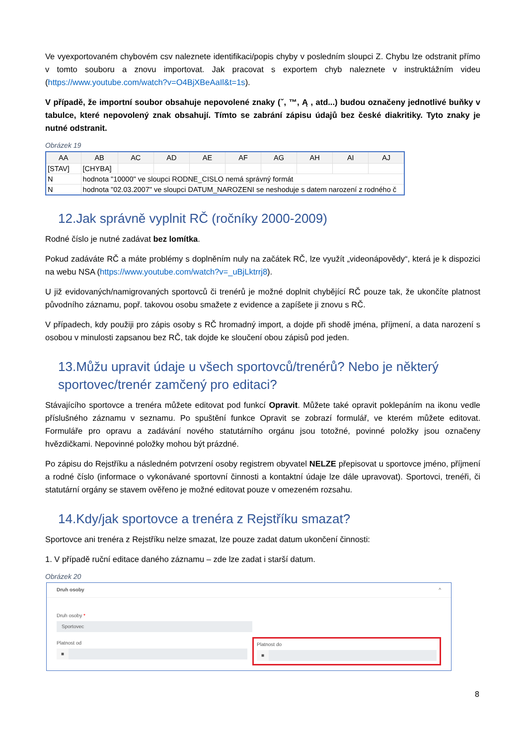Ve vyexportovaném chybovém csv naleznete identifikaci/popis chyby v posledním sloupci Z. Chybu lze odstranit přímo v tomto souboru a znovu importovat. Jak pracovat s exportem chyb naleznete v instruktážním videu (https://www.youtube.com/watch?v=O4BjXBeAaIl&t=1s).
V případě, že importní soubor obsahuje nepovolené znaky (ˇ, ™, Ą , atd...) budou označeny jednotlivé buňky v tabulce, které nepovolený znak obsahují. Tímto se zabrání zápisu údajů bez české diakritiky. Tyto znaky je nutné odstranit.
Obrázek 19
| AA | AB | AC | AD | AE | AF | AG | AH | AI | AJ |
| --- | --- | --- | --- | --- | --- | --- | --- | --- | --- |
| [STAV] | [CHYBA] | | | | | | | | |
| N | hodnota "10000" ve sloupci RODNE_CISLO nemá správný formát | | | | | | | | |
| N | hodnota "02.03.2007" ve sloupci DATUM_NAROZENI se neshoduje s datem narození z rodného č | | | | | | | | |
12.Jak správně vyplnit RČ (ročníky 2000-2009)
Rodné číslo je nutné zadávat bez lomítka.
Pokud zadáváte RČ a máte problémy s doplněním nuly na začátek RČ, lze využít „videonápovědy“, která je k dispozici na webu NSA (https://www.youtube.com/watch?v=_uBjLktrrj8).
U již evidovaných/namigrovaných sportovců či trenérů je možné doplnit chybějící RČ pouze tak, že ukončíte platnost původního záznamu, popř. takovou osobu smažete z evidence a zapíšete ji znovu s RČ.
V případech, kdy použiji pro zápis osoby s RČ hromadný import, a dojde při shodě jména, příjmení, a data narození s osobou v minulosti zapsanou bez RČ, tak dojde ke sloučení obou zápisů pod jeden.
13.Můžu upravit údaje u všech sportovců/trenérů? Nebo je některý sportovec/trenér zamčený pro editaci?
Stávajícího sportovce a trenéra můžete editovat pod funkcí Opravit. Můžete také opravit poklepáním na ikonu vedle příslušného záznamu v seznamu. Po spuštění funkce Opravit se zobrazí formulář, ve kterém můžete editovat. Formuláře pro opravu a zadávání nového statutárního orgánu jsou totožné, povinné položky jsou označeny hvězdičkami. Nepovinné položky mohou být prázdné.
Po zápisu do Rejstříku a následném potvrzení osoby registrem obyvatel NELZE přepisovat u sportovce jméno, příjmení a rodné číslo (informace o vykonávané sportovní činnosti a kontaktní údaje lze dále upravovat). Sportovci, trenéři, či statutární orgány se stavem ověřeno je možné editovat pouze v omezeném rozsahu.
14.Kdy/jak sportovce a trenéra z Rejstříku smazat?
Sportovce ani trenéra z Rejstříku nelze smazat, lze pouze zadat datum ukončení činnosti:
1. V případě ruční editace daného záznamu – zde lze zadat i starší datum.
Obrázek 20
Druh osoby ^
Druh osoby *
Sportovec
Platnost od
■
Platnost do
■
8